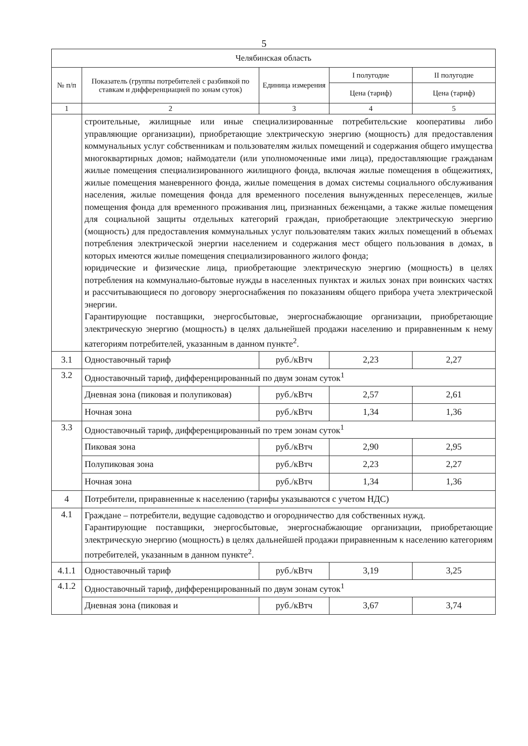5
| Челябинская область | | | | |
| --- | --- | --- | --- | --- |
| № п/п | Показатель (группы потребителей с разбивкой по ставкам и дифференциацией по зонам суток) | Единица измерения | I полугодие | II полугодие |
| | | | Цена (тариф) | Цена (тариф) |
| 1 | 2 | 3 | 4 | 5 |
| | строительные, жилищные или иные специализированные потребительские кооперативы либо управляющие организации), приобретающие электрическую энергию (мощность) для предоставления коммунальных услуг собственникам и пользователям жилых помещений и содержания общего имущества многоквартирных домов; наймодатели (или уполномоченные ими лица), предоставляющие гражданам жилые помещения специализированного жилищного фонда, включая жилые помещения в общежитиях, жилые помещения маневренного фонда, жилые помещения в домах системы социального обслуживания населения, жилые помещения фонда для временного поселения вынужденных переселенцев, жилые помещения фонда для временного проживания лиц, признанных беженцами, а также жилые помещения для социальной защиты отдельных категорий граждан, приобретающие электрическую энергию (мощность) для предоставления коммунальных услуг пользователям таких жилых помещений в объемах потребления электрической энергии населением и содержания мест общего пользования в домах, в которых имеются жилые помещения специализированного жилого фонда; юридические и физические лица, приобретающие электрическую энергию (мощность) в целях потребления на коммунально-бытовые нужды в населенных пунктах и жилых зонах при воинских частях и рассчитывающиеся по договору энергоснабжения по показаниям общего прибора учета электрической энергии. Гарантирующие поставщики, энергосбытовые, энергоснабжающие организации, приобретающие электрическую энергию (мощность) в целях дальнейшей продажи населению и приравненным к нему категориям потребителей, указанным в данном пункте<sup>2</sup>. | | | |
| 3.1 | Одноставочный тариф | руб./кВтч | 2,23 | 2,27 |
| 3.2 | Одноставочный тариф, дифференцированный по двум зонам суток<sup>1</sup> | | | |
| | Дневная зона (пиковая и полупиковая) | руб./кВтч | 2,57 | 2,61 |
| | Ночная зона | руб./кВтч | 1,34 | 1,36 |
| 3.3 | Одноставочный тариф, дифференцированный по трем зонам суток<sup>1</sup> | | | |
| | Пиковая зона | руб./кВтч | 2,90 | 2,95 |
| | Полупиковая зона | руб./кВтч | 2,23 | 2,27 |
| | Ночная зона | руб./кВтч | 1,34 | 1,36 |
| 4 | Потребители, приравненные к населению (тарифы указываются с учетом НДС) | | | |
| 4.1 | Граждане – потребители, ведущие садоводство и огородничество для собственных нужд. Гарантирующие поставщики, энергосбытовые, энергоснабжающие организации, приобретающие электрическую энергию (мощность) в целях дальнейшей продажи приравненным к населению категориям потребителей, указанным в данном пункте<sup>2</sup>. | | | |
| 4.1.1 | Одноставочный тариф | руб./кВтч | 3,19 | 3,25 |
| 4.1.2 | Одноставочный тариф, дифференцированный по двум зонам суток<sup>1</sup> | | | |
| | Дневная зона (пиковая и | руб./кВтч | 3,67 | 3,74 |